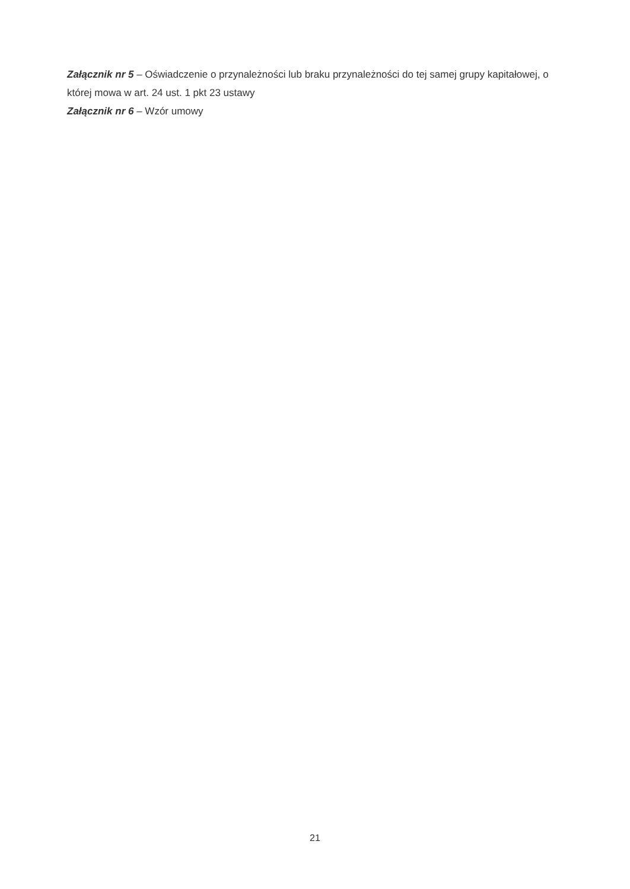Załącznik nr 5 – Oświadczenie o przynależności lub braku przynależności do tej samej grupy kapitałowej, o której mowa w art. 24 ust. 1 pkt 23 ustawy
Załącznik nr 6 – Wzór umowy
21